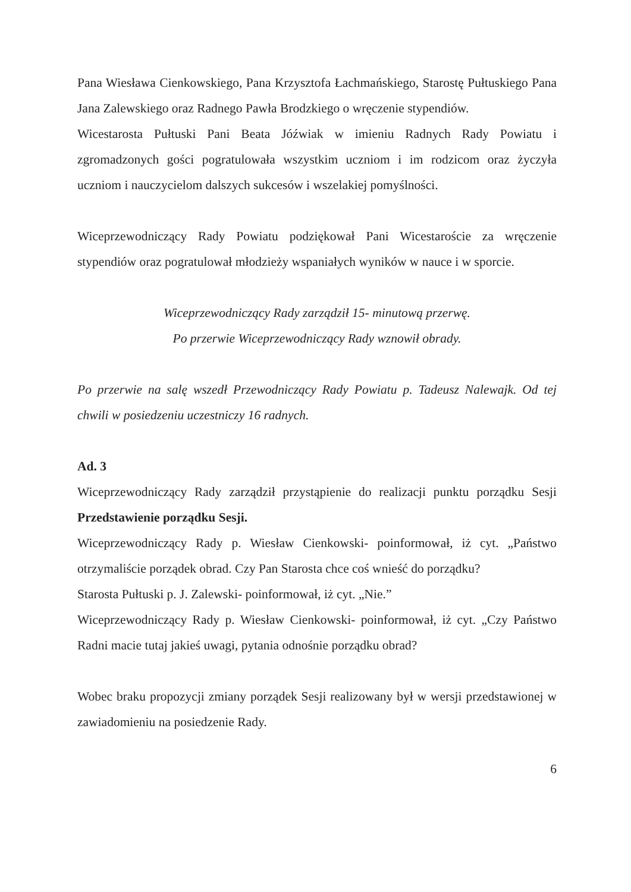Pana Wiesława Cienkowskiego, Pana Krzysztofa Łachmańskiego, Starostę Pułtuskiego Pana Jana Zalewskiego oraz Radnego Pawła Brodzkiego o wręczenie stypendiów.
Wicestarosta Pułtuski Pani Beata Jóźwiak w imieniu Radnych Rady Powiatu i zgromadzonych gości pogratulowała wszystkim uczniom i im rodzicom oraz życzyła uczniom i nauczycielom dalszych sukcesów i wszelakiej pomyślności.
Wiceprzewodniczący Rady Powiatu podziękował Pani Wicestaroście za wręczenie stypendiów oraz pogratulował młodzieży wspaniałych wyników w nauce i w sporcie.
Wiceprzewodniczący Rady zarządził 15- minutową przerwę.
Po przerwie Wiceprzewodniczący Rady wznowił obrady.
Po przerwie na salę wszedł Przewodniczący Rady Powiatu p. Tadeusz Nalewajk. Od tej chwili w posiedzeniu uczestniczy 16 radnych.
Ad. 3
Wiceprzewodniczący Rady zarządził przystąpienie do realizacji punktu porządku Sesji Przedstawienie porządku Sesji.
Wiceprzewodniczący Rady p. Wiesław Cienkowski- poinformował, iż cyt. „Państwo otrzymaliście porządek obrad. Czy Pan Starosta chce coś wnieść do porządku?
Starosta Pułtuski p. J. Zalewski- poinformował, iż cyt. „Nie.”
Wiceprzewodniczący Rady p. Wiesław Cienkowski- poinformował, iż cyt. „Czy Państwo Radni macie tutaj jakieś uwagi, pytania odnośnie porządku obrad?
Wobec braku propozycji zmiany porządek Sesji realizowany był w wersji przedstawionej w zawiadomieniu na posiedzenie Rady.
6